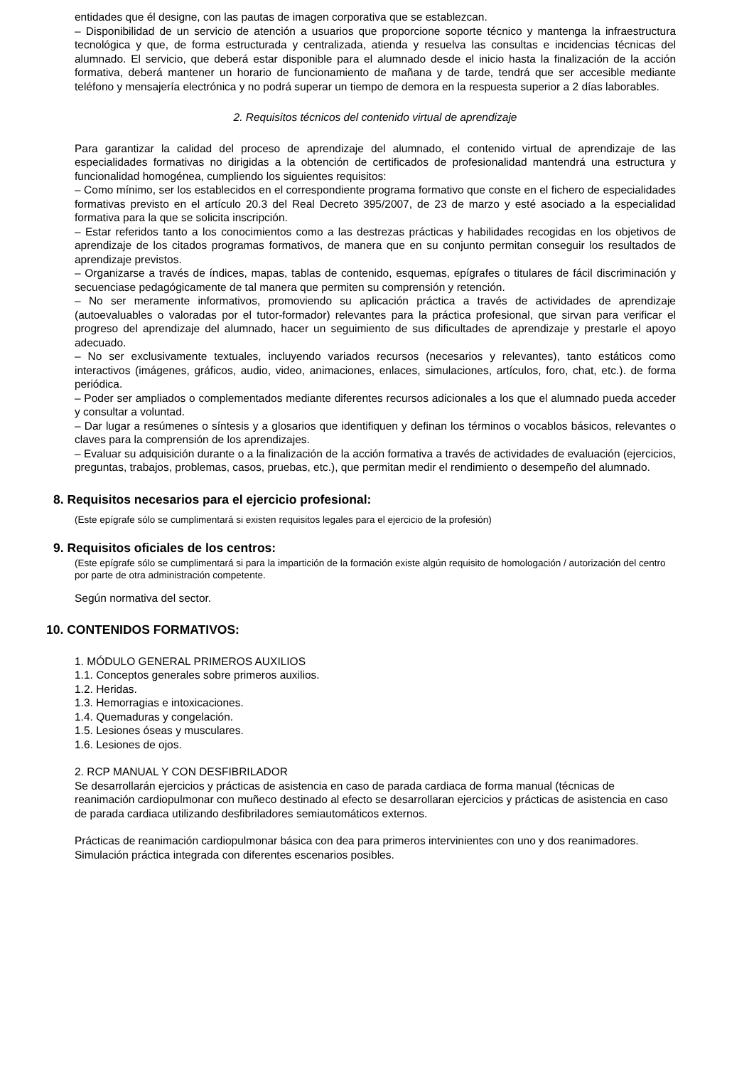entidades que él designe, con las pautas de imagen corporativa que se establezcan.
– Disponibilidad de un servicio de atención a usuarios que proporcione soporte técnico y mantenga la infraestructura tecnológica y que, de forma estructurada y centralizada, atienda y resuelva las consultas e incidencias técnicas del alumnado. El servicio, que deberá estar disponible para el alumnado desde el inicio hasta la finalización de la acción formativa, deberá mantener un horario de funcionamiento de mañana y de tarde, tendrá que ser accesible mediante teléfono y mensajería electrónica y no podrá superar un tiempo de demora en la respuesta superior a 2 días laborables.
2. Requisitos técnicos del contenido virtual de aprendizaje
Para garantizar la calidad del proceso de aprendizaje del alumnado, el contenido virtual de aprendizaje de las especialidades formativas no dirigidas a la obtención de certificados de profesionalidad mantendrá una estructura y funcionalidad homogénea, cumpliendo los siguientes requisitos:
– Como mínimo, ser los establecidos en el correspondiente programa formativo que conste en el fichero de especialidades formativas previsto en el artículo 20.3 del Real Decreto 395/2007, de 23 de marzo y esté asociado a la especialidad formativa para la que se solicita inscripción.
– Estar referidos tanto a los conocimientos como a las destrezas prácticas y habilidades recogidas en los objetivos de aprendizaje de los citados programas formativos, de manera que en su conjunto permitan conseguir los resultados de aprendizaje previstos.
– Organizarse a través de índices, mapas, tablas de contenido, esquemas, epígrafes o titulares de fácil discriminación y secuenciase pedagógicamente de tal manera que permiten su comprensión y retención.
– No ser meramente informativos, promoviendo su aplicación práctica a través de actividades de aprendizaje (autoevaluables o valoradas por el tutor-formador) relevantes para la práctica profesional, que sirvan para verificar el progreso del aprendizaje del alumnado, hacer un seguimiento de sus dificultades de aprendizaje y prestarle el apoyo adecuado.
– No ser exclusivamente textuales, incluyendo variados recursos (necesarios y relevantes), tanto estáticos como interactivos (imágenes, gráficos, audio, video, animaciones, enlaces, simulaciones, artículos, foro, chat, etc.). de forma periódica.
– Poder ser ampliados o complementados mediante diferentes recursos adicionales a los que el alumnado pueda acceder y consultar a voluntad.
– Dar lugar a resúmenes o síntesis y a glosarios que identifiquen y definan los términos o vocablos básicos, relevantes o claves para la comprensión de los aprendizajes.
– Evaluar su adquisición durante o a la finalización de la acción formativa a través de actividades de evaluación (ejercicios, preguntas, trabajos, problemas, casos, pruebas, etc.), que permitan medir el rendimiento o desempeño del alumnado.
8. Requisitos necesarios para el ejercicio profesional:
(Este epígrafe sólo se cumplimentará si existen requisitos legales para el ejercicio de la profesión)
9. Requisitos oficiales de los centros:
(Este epígrafe sólo se cumplimentará si para la impartición de la formación existe algún requisito de homologación / autorización del centro por parte de otra administración competente.
Según normativa del sector.
10. CONTENIDOS FORMATIVOS:
1. MÓDULO GENERAL PRIMEROS AUXILIOS
1.1. Conceptos generales sobre primeros auxilios.
1.2. Heridas.
1.3. Hemorragias e intoxicaciones.
1.4. Quemaduras y congelación.
1.5. Lesiones óseas y musculares.
1.6. Lesiones de ojos.
2. RCP MANUAL Y CON DESFIBRILADOR
Se desarrollarán ejercicios y prácticas de asistencia en caso de parada cardiaca de forma manual (técnicas de reanimación cardiopulmonar con muñeco destinado al efecto se desarrollaran ejercicios y prácticas de asistencia en caso de parada cardiaca utilizando desfibriladores semiautomáticos externos.
Prácticas de reanimación cardiopulmonar básica con dea para primeros intervinientes con uno y dos reanimadores. Simulación práctica integrada con diferentes escenarios posibles.